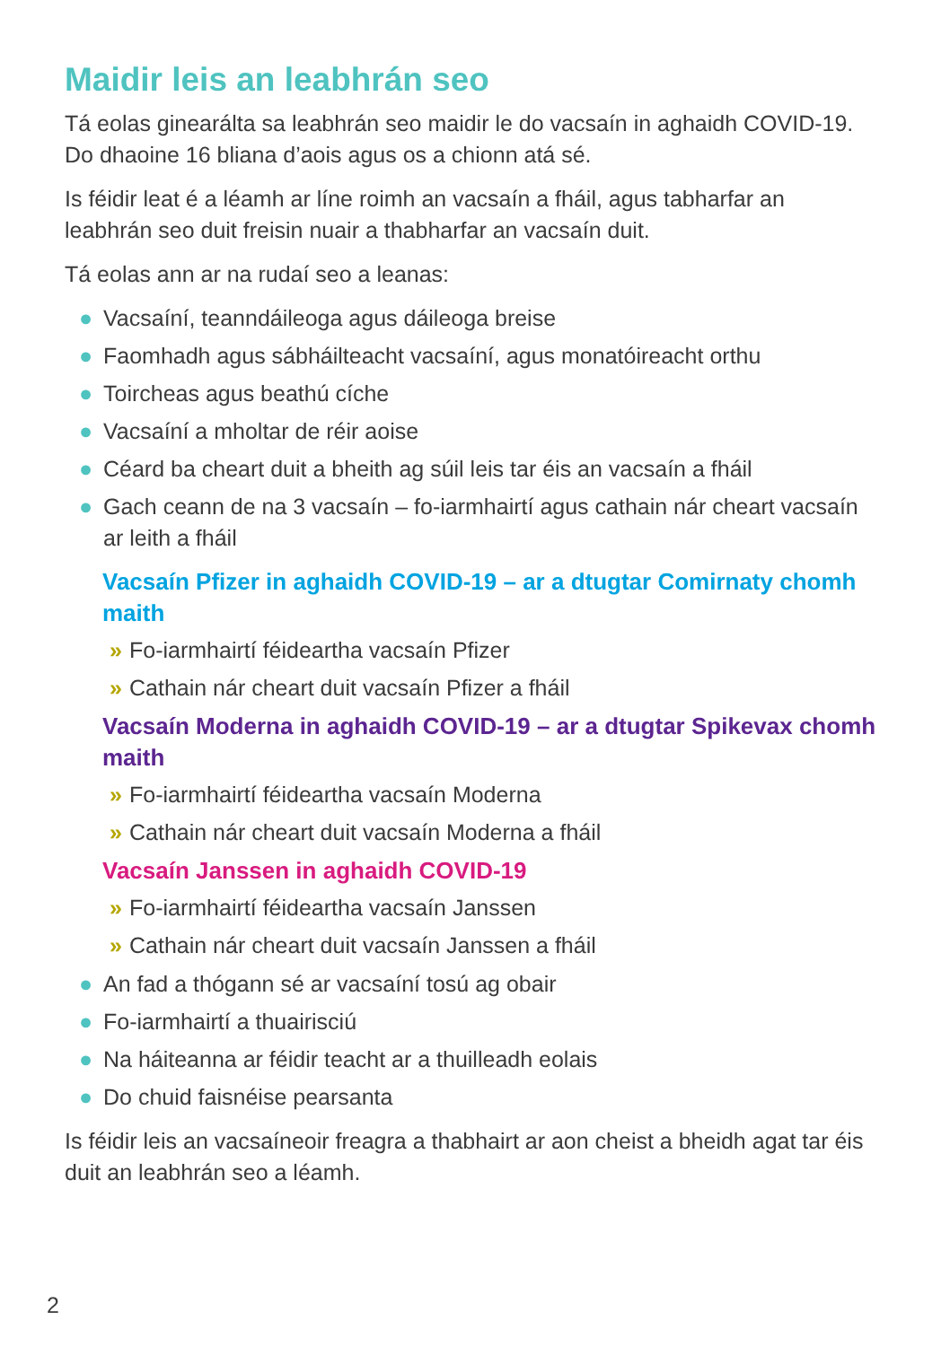Maidir leis an leabhrán seo
Tá eolas ginearálta sa leabhrán seo maidir le do vacsaín in aghaidh COVID-19. Do dhaoine 16 bliana d’aois agus os a chionn atá sé.
Is féidir leat é a léamh ar líne roimh an vacsaín a fháil, agus tabharfar an leabhrán seo duit freisin nuair a thabharfar an vacsaín duit.
Tá eolas ann ar na rudaí seo a leanas:
● Vacsaíní, teanndáileoga agus dáileoga breise
● Faomhadh agus sábháilteacht vacsaíní, agus monatóireacht orthu
● Toircheas agus beathú cíche
● Vacsaíní a mholtar de réir aoise
● Céard ba cheart duit a bheith ag súil leis tar éis an vacsaín a fháil
● Gach ceann de na 3 vacsaín – fo-iarmhairtí agus cathain nár cheart vacsaín ar leith a fháil
Vacsaín Pfizer in aghaidh COVID-19 – ar a dtugtar Comirnaty chomh maith
» Fo-iarmhairtí féideartha vacsaín Pfizer
» Cathain nár cheart duit vacsaín Pfizer a fháil
Vacsaín Moderna in aghaidh COVID-19 – ar a dtugtar Spikevax chomh maith
» Fo-iarmhairtí féideartha vacsaín Moderna
» Cathain nár cheart duit vacsaín Moderna a fháil
Vacsaín Janssen in aghaidh COVID-19
» Fo-iarmhairtí féideartha vacsaín Janssen
» Cathain nár cheart duit vacsaín Janssen a fháil
● An fad a thógann sé ar vacsaíní tosú ag obair
● Fo-iarmhairtí a thuairisciú
● Na háiteanna ar féidir teacht ar a thuilleadh eolais
● Do chuid faisnéise pearsanta
Is féidir leis an vacsaíneoir freagra a thabhairt ar aon cheist a bheidh agat tar éis duit an leabhrán seo a léamh.
2